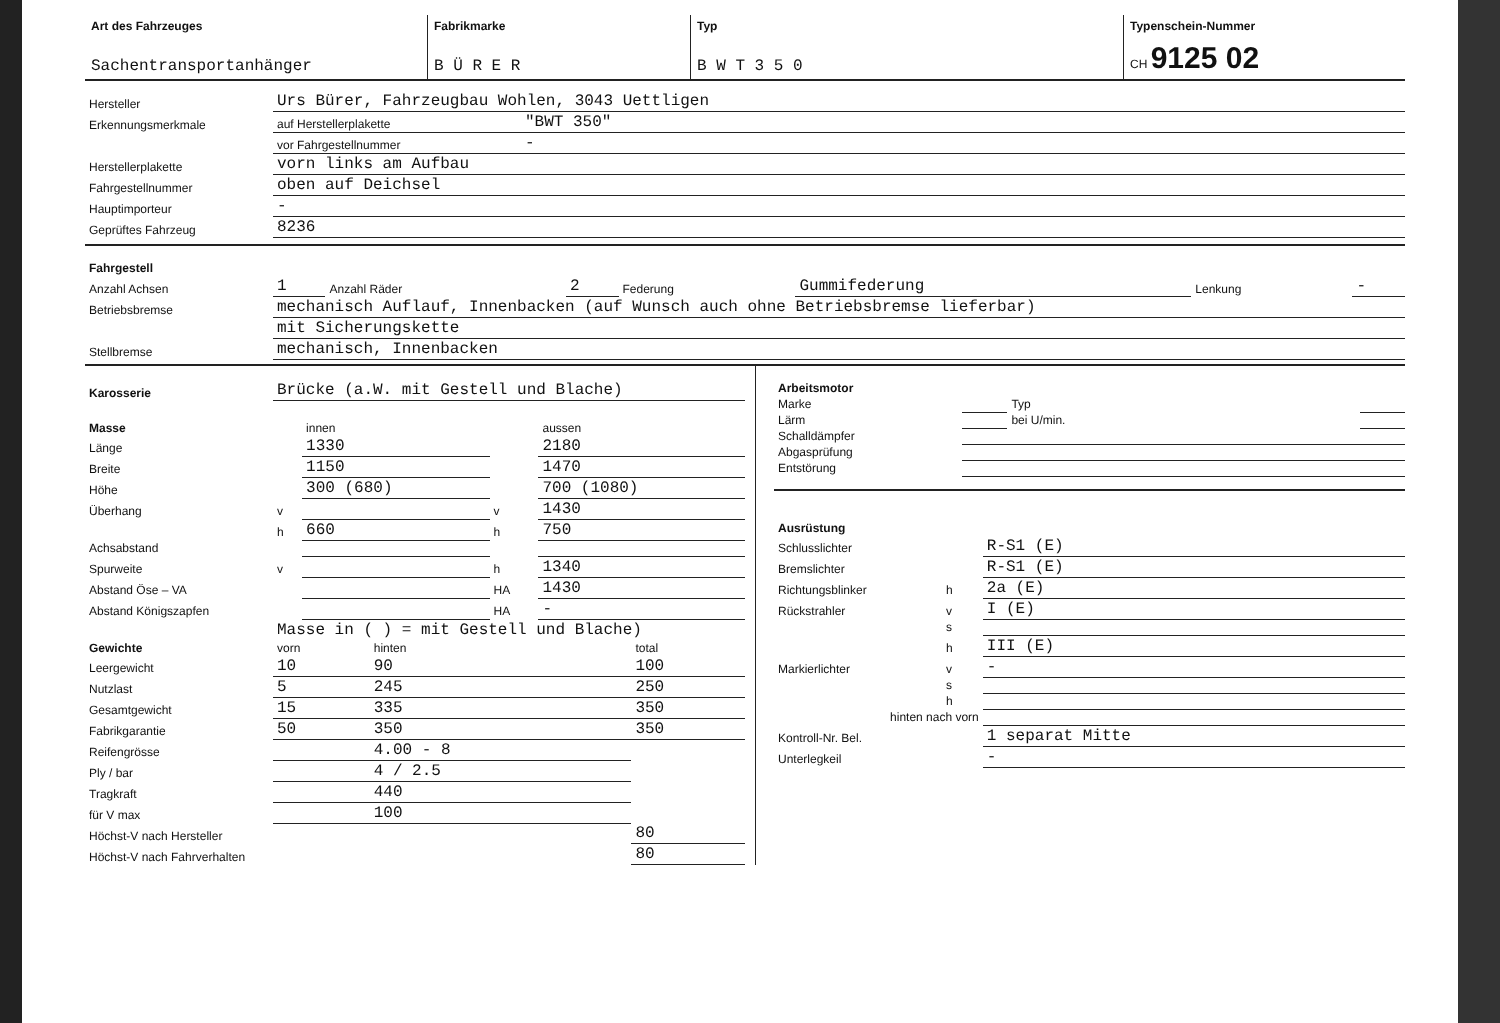| Art des Fahrzeuges | Fabrikmarke | Typ | Typenschein-Nummer |
| Sachentransportanhänger | B Ü R E R | B W T 3 5 0 | CH 9125 02 |
| Hersteller | Urs Bürer, Fahrzeugbau Wohlen, 3043 Uettligen | |
| Erkennungsmerkmale | auf Herstellerplakette | "BWT 350" |
| | vor Fahrgestellnummer | - |
| Herstellerplakette | vorn links am Aufbau | |
| Fahrgestellnummer | oben auf Deichsel | |
| Hauptimporteur | - | |
| Geprüftes Fahrzeug | 8236 | |
| Fahrgestell | | | | | | | |
| Anzahl Achsen | 1 | Anzahl Räder | 2 | Federung | Gummifederung | Lenkung | - |
| Betriebsbremse | mechanisch Auflauf, Innenbacken (auf Wunsch auch ohne Betriebsbremse lieferbar) | | | | | | |
| | mit Sicherungskette | | | | | | |
| Stellbremse | mechanisch, Innenbacken | | | | | | |
| Karosserie | Brücke (a.W. mit Gestell und Blache) | | | |
| Masse | | innen | | aussen |
| Länge | | 1330 | | 2180 |
| Breite | | 1150 | | 1470 |
| Höhe | | 300 (680) | | 700 (1080) |
| Überhang | v | | v | 1430 |
| | h | 660 | h | 750 |
| Achsabstand | | | | |
| Spurweite | v | | h | 1340 |
| Abstand Öse – VA | | | HA | 1430 |
| Abstand Königszapfen | | | HA | - |
| | Masse in ( ) = mit Gestell und Blache) | | | |
| Gewichte | vorn | hinten | total |
| Leergewicht | 10 | 90 | 100 |
| Nutzlast | 5 | 245 | 250 |
| Gesamtgewicht | 15 | 335 | 350 |
| Fabrikgarantie | 50 | 350 | 350 |
| Reifengrösse | | 4.00 - 8 | |
| Ply / bar | | 4 / 2.5 | |
| Tragkraft | | 440 | |
| für V max | | 100 | |
| Höchst-V nach Hersteller | | | 80 |
| Höchst-V nach Fahrverhalten | | | 80 |
| Arbeitsmotor | | | |
| Marke | | Typ | |
| Lärm | | bei U/min. | |
| Schalldämpfer | | | |
| Abgasprüfung | | | |
| Entstörung | | | |
| Ausrüstung | | |
| Schlusslichter | | R-S1 (E) |
| Bremslichter | | R-S1 (E) |
| Richtungsblinker | h | 2a (E) |
| Rückstrahler | v | I (E) |
| | s | |
| | h | III (E) |
| Markierlichter | v | - |
| | s | |
| | h | |
| hinten nach vorn | | |
| Kontroll-Nr. Bel. | | 1 separat Mitte |
| Unterlegkeil | | - |